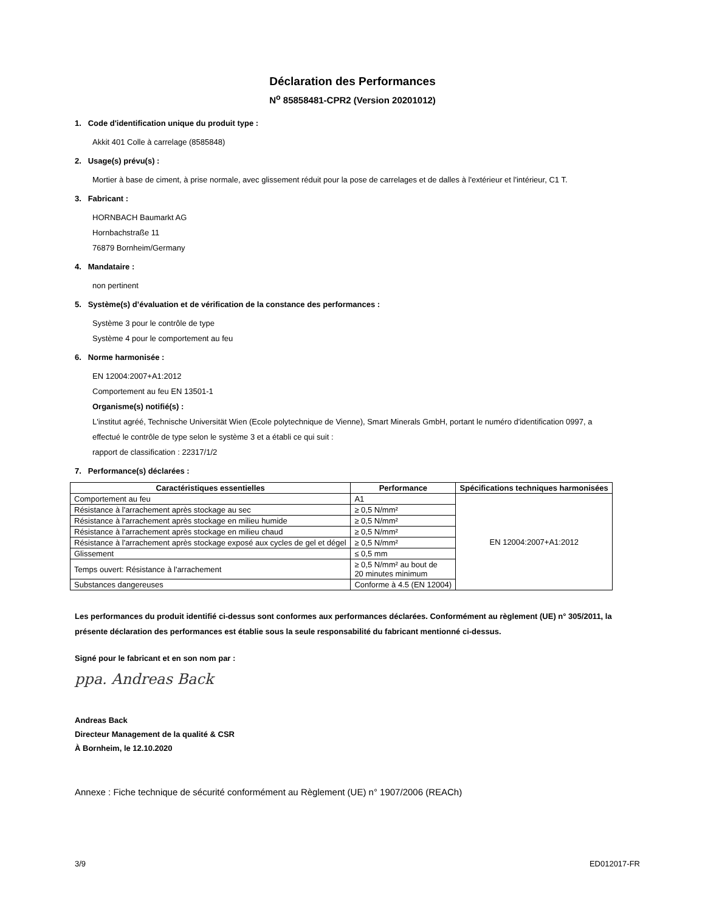Déclaration des Performances
N<sup>o</sup> 85858481-CPR2 (Version 20201012)
1. Code d'identification unique du produit type :
Akkit 401 Colle à carrelage (8585848)
2. Usage(s) prévu(s) :
Mortier à base de ciment, à prise normale, avec glissement réduit pour la pose de carrelages et de dalles à l'extérieur et l'intérieur, C1 T.
3. Fabricant :
HORNBACH Baumarkt AG
Hornbachstraße 11
76879 Bornheim/Germany
4. Mandataire :
non pertinent
5. Système(s) d’évaluation et de vérification de la constance des performances :
Système 3 pour le contrôle de type
Système 4 pour le comportement au feu
6. Norme harmonisée :
EN 12004:2007+A1:2012
Comportement au feu EN 13501-1
Organisme(s) notifié(s) :
L'institut agréé, Technische Universität Wien (Ecole polytechnique de Vienne), Smart Minerals GmbH, portant le numéro d'identification 0997, a effectué le contrôle de type selon le système 3 et a établi ce qui suit :
rapport de classification : 22317/1/2
7. Performance(s) déclarées :
| Caractéristiques essentielles | Performance | Spécifications techniques harmonisées |
| --- | --- | --- |
| Comportement au feu | A1 | EN 12004:2007+A1:2012 |
| Résistance à l'arrachement après stockage au sec | ≥ 0,5 N/mm² | |
| Résistance à l'arrachement après stockage en milieu humide | ≥ 0,5 N/mm² | |
| Résistance à l'arrachement après stockage en milieu chaud | ≥ 0,5 N/mm² | |
| Résistance à l'arrachement après stockage exposé aux cycles de gel et dégel | ≥ 0,5 N/mm² | |
| Glissement | ≤ 0,5 mm | |
| Temps ouvert: Résistance à l'arrachement | ≥ 0,5 N/mm² au bout de 20 minutes minimum | |
| Substances dangereuses | Conforme à 4.5 (EN 12004) | |
Les performances du produit identifié ci-dessus sont conformes aux performances déclarées. Conformément au règlement (UE) n° 305/2011, la présente déclaration des performances est établie sous la seule responsabilité du fabricant mentionné ci-dessus.
Signé pour le fabricant et en son nom par :
ppa. Andreas Back
Andreas Back
Directeur Management de la qualité & CSR
À Bornheim, le 12.10.2020
Annexe : Fiche technique de sécurité conformément au Règlement (UE) n° 1907/2006 (REACh)
3/9 ED012017-FR